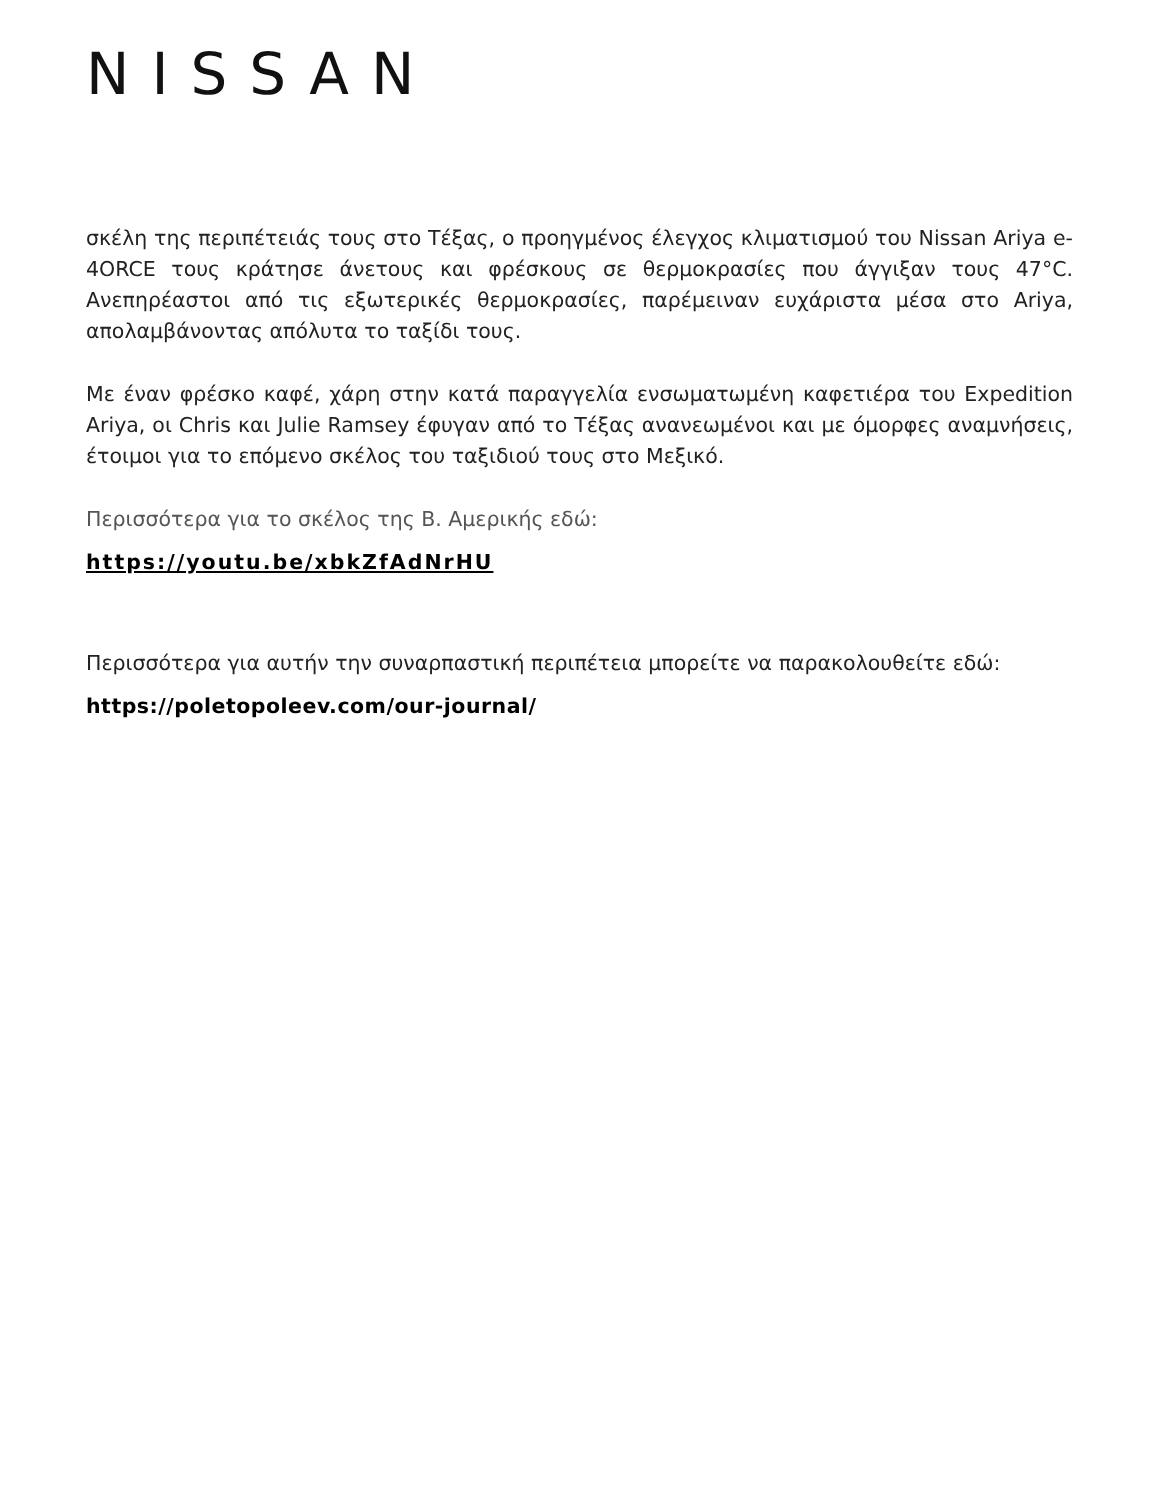NISSAN
σκέλη της περιπέτειάς τους στο Τέξας, ο προηγμένος έλεγχος κλιματισμού του Nissan Ariya e-4ORCE τους κράτησε άνετους και φρέσκους σε θερμοκρασίες που άγγιξαν τους 47°C. Ανεπηρέαστοι από τις εξωτερικές θερμοκρασίες, παρέμειναν ευχάριστα μέσα στο Ariya, απολαμβάνοντας απόλυτα το ταξίδι τους.
Με έναν φρέσκο καφέ, χάρη στην κατά παραγγελία ενσωματωμένη καφετιέρα του Expedition Ariya, οι Chris και Julie Ramsey έφυγαν από το Τέξας ανανεωμένοι και με όμορφες αναμνήσεις, έτοιμοι για το επόμενο σκέλος του ταξιδιού τους στο Μεξικό.
Περισσότερα για το σκέλος της Β. Αμερικής εδώ:
https://youtu.be/xbkZfAdNrHU
Περισσότερα για αυτήν την συναρπαστική περιπέτεια μπορείτε να παρακολουθείτε εδώ:
https://poletopoleev.com/our-journal/